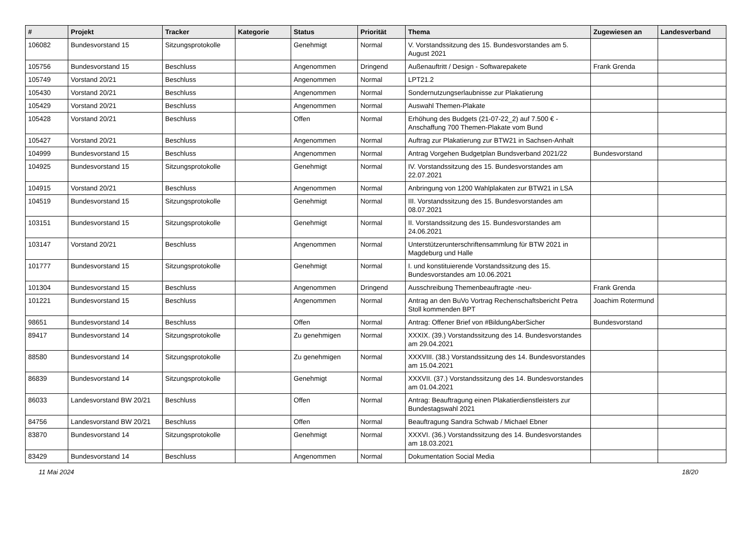| # | Projekt | Tracker | Kategorie | Status | Priorität | Thema | Zugewiesen an | Landesverband |
| --- | --- | --- | --- | --- | --- | --- | --- | --- |
| 106082 | Bundesvorstand 15 | Sitzungsprotokolle | | Genehmigt | Normal | V. Vorstandssitzung des 15. Bundesvorstandes am 5. August 2021 | | |
| 105756 | Bundesvorstand 15 | Beschluss | | Angenommen | Dringend | Außenauftritt / Design - Softwarepakete | Frank Grenda | |
| 105749 | Vorstand 20/21 | Beschluss | | Angenommen | Normal | LPT21.2 | | |
| 105430 | Vorstand 20/21 | Beschluss | | Angenommen | Normal | Sondernutzungserlaubnisse zur Plakatierung | | |
| 105429 | Vorstand 20/21 | Beschluss | | Angenommen | Normal | Auswahl Themen-Plakate | | |
| 105428 | Vorstand 20/21 | Beschluss | | Offen | Normal | Erhöhung des Budgets (21-07-22_2) auf 7.500 € - Anschaffung 700 Themen-Plakate vom Bund | | |
| 105427 | Vorstand 20/21 | Beschluss | | Angenommen | Normal | Auftrag zur Plakatierung zur BTW21 in Sachsen-Anhalt | | |
| 104999 | Bundesvorstand 15 | Beschluss | | Angenommen | Normal | Antrag Vorgehen Budgetplan Bundsverband 2021/22 | Bundesvorstand | |
| 104925 | Bundesvorstand 15 | Sitzungsprotokolle | | Genehmigt | Normal | IV. Vorstandssitzung des 15. Bundesvorstandes am 22.07.2021 | | |
| 104915 | Vorstand 20/21 | Beschluss | | Angenommen | Normal | Anbringung von 1200 Wahlplakaten zur BTW21 in LSA | | |
| 104519 | Bundesvorstand 15 | Sitzungsprotokolle | | Genehmigt | Normal | III. Vorstandssitzung des 15. Bundesvorstandes am 08.07.2021 | | |
| 103151 | Bundesvorstand 15 | Sitzungsprotokolle | | Genehmigt | Normal | II. Vorstandssitzung des 15. Bundesvorstandes am 24.06.2021 | | |
| 103147 | Vorstand 20/21 | Beschluss | | Angenommen | Normal | Unterstützerunterschriftensammlung für BTW 2021 in Magdeburg und Halle | | |
| 101777 | Bundesvorstand 15 | Sitzungsprotokolle | | Genehmigt | Normal | I. und konstituierende Vorstandssitzung des 15. Bundesvorstandes am 10.06.2021 | | |
| 101304 | Bundesvorstand 15 | Beschluss | | Angenommen | Dringend | Ausschreibung Themenbeauftragte -neu- | Frank Grenda | |
| 101221 | Bundesvorstand 15 | Beschluss | | Angenommen | Normal | Antrag an den BuVo Vortrag Rechenschaftsbericht Petra Stoll kommenden BPT | Joachim Rotermund | |
| 98651 | Bundesvorstand 14 | Beschluss | | Offen | Normal | Antrag: Offener Brief von #BildungAberSicher | Bundesvorstand | |
| 89417 | Bundesvorstand 14 | Sitzungsprotokolle | | Zu genehmigen | Normal | XXXIX. (39.) Vorstandssitzung des 14. Bundesvorstandes am 29.04.2021 | | |
| 88580 | Bundesvorstand 14 | Sitzungsprotokolle | | Zu genehmigen | Normal | XXXVIII. (38.) Vorstandssitzung des 14. Bundesvorstandes am 15.04.2021 | | |
| 86839 | Bundesvorstand 14 | Sitzungsprotokolle | | Genehmigt | Normal | XXXVII. (37.) Vorstandssitzung des 14. Bundesvorstandes am 01.04.2021 | | |
| 86033 | Landesvorstand BW 20/21 | Beschluss | | Offen | Normal | Antrag: Beauftragung einen Plakatierdienstleisters zur Bundestagswahl 2021 | | |
| 84756 | Landesvorstand BW 20/21 | Beschluss | | Offen | Normal | Beauftragung Sandra Schwab / Michael Ebner | | |
| 83870 | Bundesvorstand 14 | Sitzungsprotokolle | | Genehmigt | Normal | XXXVI. (36.) Vorstandssitzung des 14. Bundesvorstandes am 18.03.2021 | | |
| 83429 | Bundesvorstand 14 | Beschluss | | Angenommen | Normal | Dokumentation Social Media | | |
11 Mai 2024 18/20